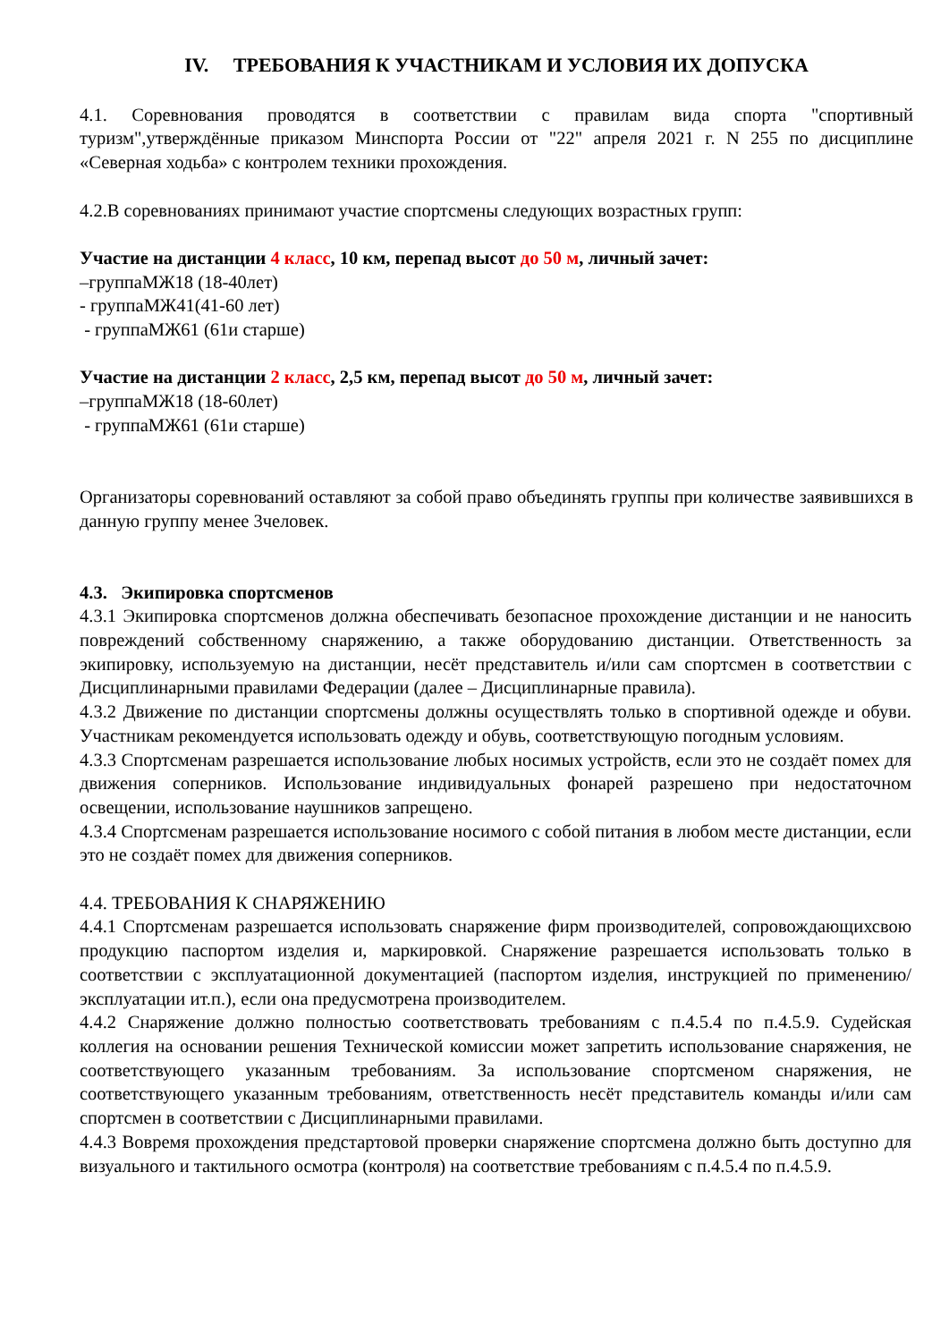IV. ТРЕБОВАНИЯ К УЧАСТНИКАМ И УСЛОВИЯ ИХ ДОПУСКА
4.1. Соревнования проводятся в соответствии с правилам вида спорта "спортивный туризм",утверждённые приказом Минспорта России от "22" апреля 2021 г. N 255 по дисциплине «Северная ходьба» с контролем техники прохождения.
4.2.В соревнованиях принимают участие спортсмены следующих возрастных групп:
Участие на дистанции 4 класс, 10 км, перепад высот до 50 м, личный зачет:
–группаМЖ18 (18-40лет)
- группаМЖ41(41-60 лет)
- группаМЖ61 (61и старше)
Участие на дистанции 2 класс, 2,5 км, перепад высот до 50 м, личный зачет:
–группаМЖ18 (18-60лет)
- группаМЖ61 (61и старше)
Организаторы соревнований оставляют за собой право объединять группы при количестве заявившихся в данную группу менее 3человек.
4.3. Экипировка спортсменов
4.3.1 Экипировка спортсменов должна обеспечивать безопасное прохождение дистанции и не наносить повреждений собственному снаряжению, а также оборудованию дистанции. Ответственность за экипировку, используемую на дистанции, несёт представитель и/или сам спортсмен в соответствии с Дисциплинарными правилами Федерации (далее – Дисциплинарные правила).
4.3.2 Движение по дистанции спортсмены должны осуществлять только в спортивной одежде и обуви. Участникам рекомендуется использовать одежду и обувь, соответствующую погодным условиям.
4.3.3 Спортсменам разрешается использование любых носимых устройств, если это не создаёт помех для движения соперников. Использование индивидуальных фонарей разрешено при недостаточном освещении, использование наушников запрещено.
4.3.4 Спортсменам разрешается использование носимого с собой питания в любом месте дистанции, если это не создаёт помех для движения соперников.
4.4. ТРЕБОВАНИЯ К СНАРЯЖЕНИЮ
4.4.1 Спортсменам разрешается использовать снаряжение фирм производителей, сопровождающихсвою продукцию паспортом изделия и, маркировкой. Снаряжение разрешается использовать только в соответствии с эксплуатационной документацией (паспортом изделия, инструкцией по применению/эксплуатации ит.п.), если она предусмотрена производителем.
4.4.2 Снаряжение должно полностью соответствовать требованиям с п.4.5.4 по п.4.5.9. Судейская коллегия на основании решения Технической комиссии может запретить использование снаряжения, не соответствующего указанным требованиям. За использование спортсменом снаряжения, не соответствующего указанным требованиям, ответственность несёт представитель команды и/или сам спортсмен в соответствии с Дисциплинарными правилами.
4.4.3 Вовремя прохождения предстартовой проверки снаряжение спортсмена должно быть доступно для визуального и тактильного осмотра (контроля) на соответствие требованиям с п.4.5.4 по п.4.5.9.